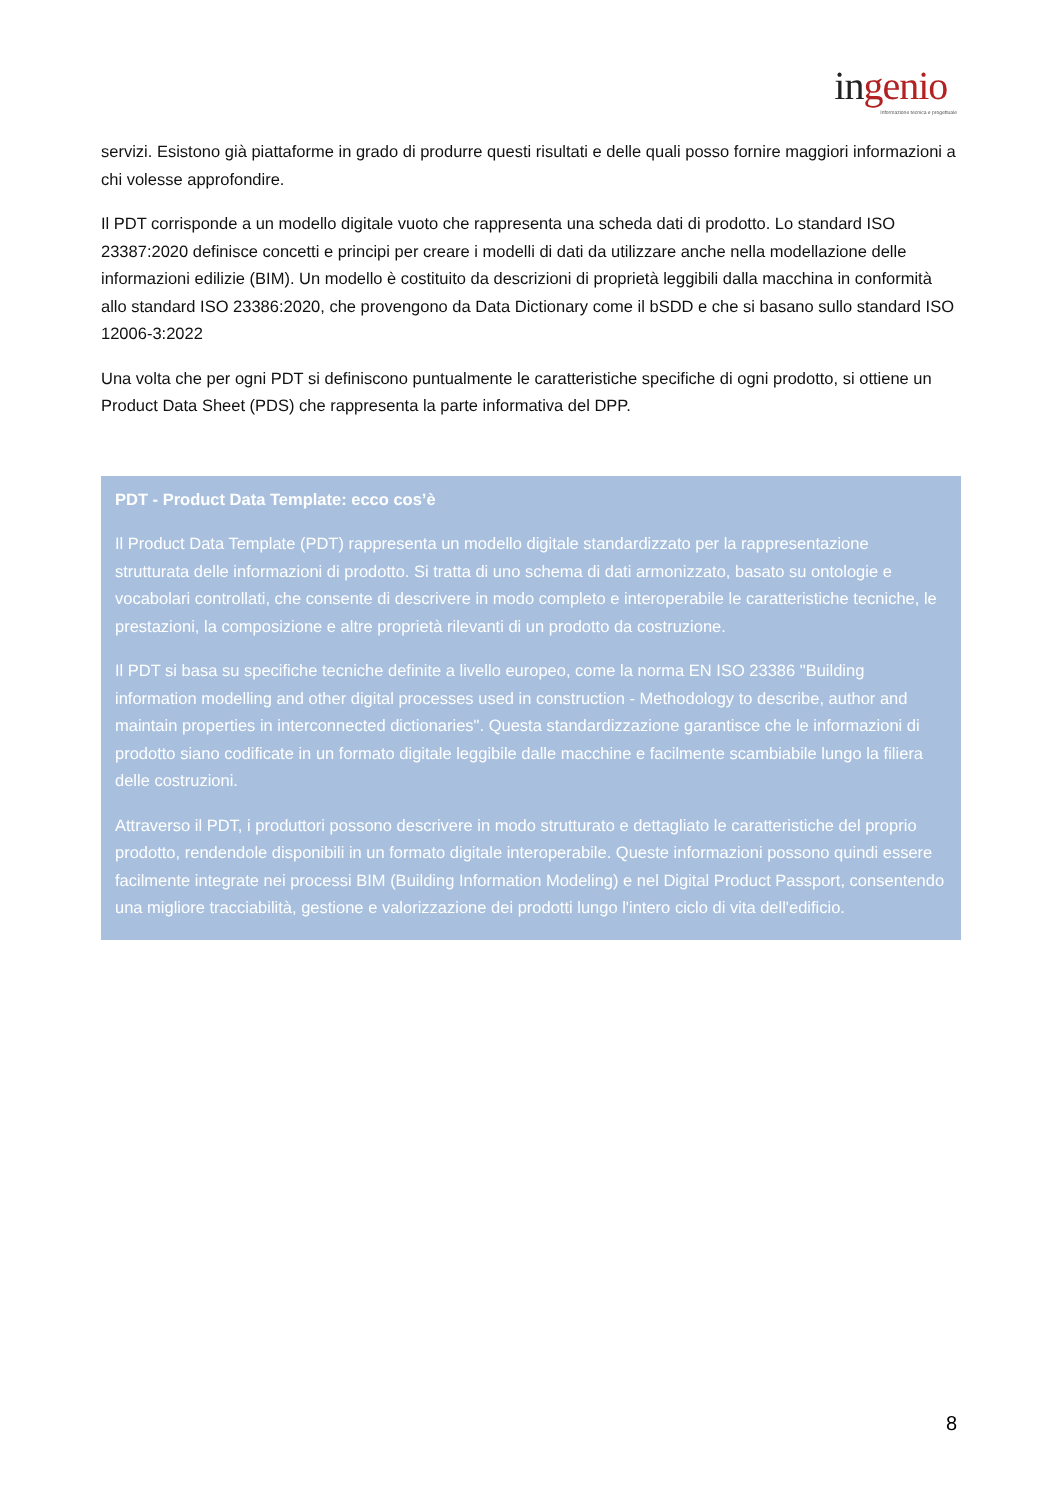ingenio
Informazione tecnica e progettuale
servizi. Esistono già piattaforme in grado di produrre questi risultati e delle quali posso fornire maggiori informazioni a chi volesse approfondire.
Il PDT corrisponde a un modello digitale vuoto che rappresenta una scheda dati di prodotto. Lo standard ISO 23387:2020 definisce concetti e principi per creare i modelli di dati da utilizzare anche nella modellazione delle informazioni edilizie (BIM). Un modello è costituito da descrizioni di proprietà leggibili dalla macchina in conformità allo standard ISO 23386:2020, che provengono da Data Dictionary come il bSDD e che si basano sullo standard ISO 12006-3:2022
Una volta che per ogni PDT si definiscono puntualmente le caratteristiche specifiche di ogni prodotto, si ottiene un Product Data Sheet (PDS) che rappresenta la parte informativa del DPP.
PDT - Product Data Template: ecco cos’è
Il Product Data Template (PDT) rappresenta un modello digitale standardizzato per la rappresentazione strutturata delle informazioni di prodotto. Si tratta di uno schema di dati armonizzato, basato su ontologie e vocabolari controllati, che consente di descrivere in modo completo e interoperabile le caratteristiche tecniche, le prestazioni, la composizione e altre proprietà rilevanti di un prodotto da costruzione.
Il PDT si basa su specifiche tecniche definite a livello europeo, come la norma EN ISO 23386 "Building information modelling and other digital processes used in construction - Methodology to describe, author and maintain properties in interconnected dictionaries". Questa standardizzazione garantisce che le informazioni di prodotto siano codificate in un formato digitale leggibile dalle macchine e facilmente scambiabile lungo la filiera delle costruzioni.
Attraverso il PDT, i produttori possono descrivere in modo strutturato e dettagliato le caratteristiche del proprio prodotto, rendendole disponibili in un formato digitale interoperabile. Queste informazioni possono quindi essere facilmente integrate nei processi BIM (Building Information Modeling) e nel Digital Product Passport, consentendo una migliore tracciabilità, gestione e valorizzazione dei prodotti lungo l'intero ciclo di vita dell'edificio.
8